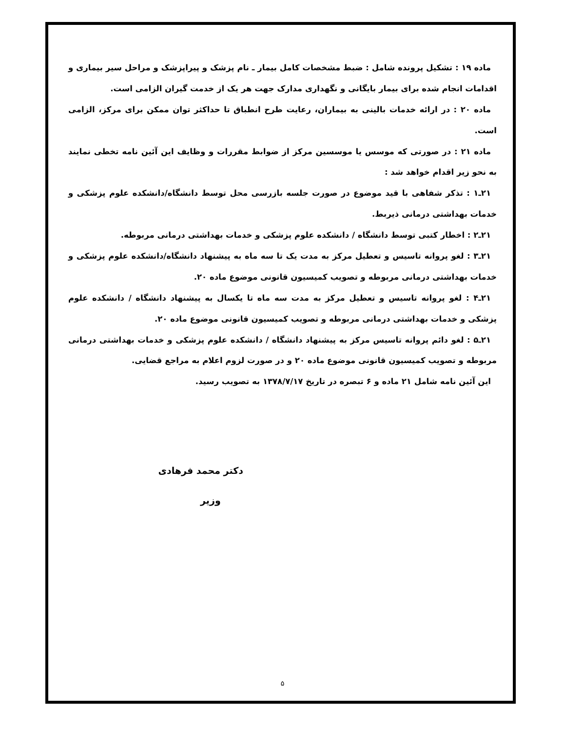ماده ۱۹ : تشکیل پرونده شامل : ضبط مشخصات کامل بیمار ـ نام پزشک و پیراپزشک و مراحل سیر بیماری و اقدامات انجام شده برای بیمار بایگانی و نگهداری مدارک جهت هر یک از خدمت گیران الزامی است.
ماده ۲۰ : در ارائه خدمات بالینی به بیماران، رعایت طرح انطباق تا حداکثر توان ممکن برای مرکز، الزامی است.
ماده ۲۱ : در صورتی که موسس یا موسسین مرکز از ضوابط مقررات و وظایف این آئین نامه تخطی نمایند به نحو زیر اقدام خواهد شد :
۲۱ـ۱ : تذکر شفاهی با قید موضوع در صورت جلسه بازرسی محل توسط دانشگاه/دانشکده علوم پزشکی و خدمات بهداشتی درمانی ذیربط.
۲۱ـ۲ : اخطار کتبی توسط دانشگاه / دانشکده علوم پزشکی و خدمات بهداشتی درمانی مربوطه.
۲۱ـ۳ : لغو پروانه تاسیس و تعطیل مرکز به مدت یک تا سه ماه به پیشنهاد دانشگاه/دانشکده علوم پزشکی و خدمات بهداشتی درمانی مربوطه و تصویب کمیسیون قانونی موضوع ماده ۲۰.
۲۱ـ۴ : لغو پروانه تاسیس و تعطیل مرکز به مدت سه ماه تا یکسال به پیشنهاد دانشگاه / دانشکده علوم پزشکی و خدمات بهداشتی درمانی مربوطه و تصویب کمیسیون قانونی موضوع ماده ۲۰.
۲۱ـ۵ : لغو دائم پروانه تاسیس مرکز به پیشنهاد دانشگاه / دانشکده علوم پزشکی و خدمات بهداشتی درمانی مربوطه و تصویب کمیسیون قانونی موضوع ماده ۲۰ و در صورت لزوم اعلام به مراجع قضایی.
این آئین نامه شامل ۲۱ ماده و ۶ تبصره در تاریخ ۱۳۷۸/۷/۱۷ به تصویب رسید.
دکتر محمد فرهادی
وزیر
۵